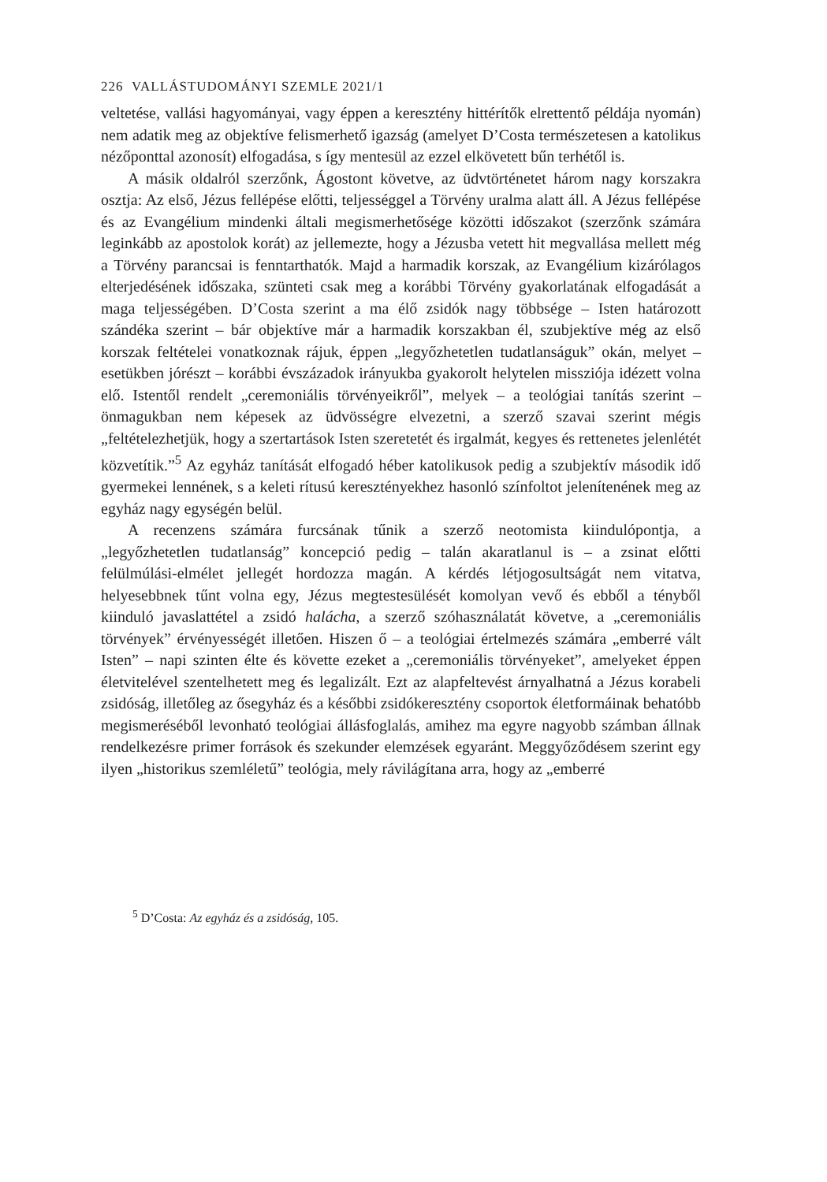226 VALLÁSTUDOMÁNYI SZEMLE 2021/1
veltetése, vallási hagyományai, vagy éppen a keresztény hittérítők elrettentő példája nyomán) nem adatik meg az objektíve felismerhető igazság (amelyet D’Costa természetesen a katolikus nézőponttal azonosít) elfogadása, s így mentesül az ezzel elkövetett bűn terhétől is.
A másik oldalról szerzőnk, Ágostont követve, az üdvtörténetet három nagy korszakra osztja: Az első, Jézus fellépése előtti, teljességgel a Törvény uralma alatt áll. A Jézus fellépése és az Evangélium mindenki általi megismerhetősége közötti időszakot (szerzőnk számára leginkább az apostolok korát) az jellemezte, hogy a Jézusba vetett hit megvallása mellett még a Törvény parancsai is fenntarthatók. Majd a harmadik korszak, az Evangélium kizárólagos elterjedésének időszaka, szünteti csak meg a korábbi Törvény gyakorlatának elfogadását a maga teljességében. D’Costa szerint a ma élő zsidók nagy többsége – Isten határozott szándéka szerint – bár objektíve már a harmadik korszakban él, szubjektíve még az első korszak feltételei vonatkoznak rájuk, éppen „legyőzhetetlen tudatlanságuk” okán, melyet – esetükben jórészt – korábbi évszázadok irányukba gyakorolt helytelen missziója idézett volna elő. Istentől rendelt „ceremoniális törvényeikről”, melyek – a teológiai tanítás szerint – önmagukban nem képesek az üdvösségre elvezetni, a szerző szavai szerint mégis „feltételezhetjük, hogy a szertartások Isten szeretetét és irgalmát, kegyes és rettenetes jelenlétét közvetítik.”<sup>5</sup> Az egyház tanítását elfogadó héber katolikusok pedig a szubjektív második idő gyermekei lennének, s a keleti rítusú keresztényekhez hasonló színfoltot jelenítenének meg az egyház nagy egységén belül.
A recenzens számára furcsának tűnik a szerző neotomista kiindulópontja, a „legyőzhetetlen tudatlanság” koncepció pedig – talán akaratlanul is – a zsinat előtti felülmúlási-elmélet jellegét hordozza magán. A kérdés létjogosultságát nem vitatva, helyesebbnek tűnt volna egy, Jézus megtestesülését komolyan vevő és ebből a tényből kiinduló javaslattétel a zsidó halácha, a szerző szóhasználatát követve, a „ceremoniális törvények” érvényességét illetően. Hiszen ő – a teológiai értelmezés számára „emberré vált Isten” – napi szinten élte és követte ezeket a „ceremoniális törvényeket”, amelyeket éppen életvitelével szentelhetett meg és legalizált. Ezt az alapfeltevést árnyalhatná a Jézus korabeli zsidóság, illetőleg az ősegyház és a későbbi zsidókeresztény csoportok életformáinak behatóbb megismeréséből levonható teológiai állásfoglalás, amihez ma egyre nagyobb számban állnak rendelkezésre primer források és szekunder elemzések egyaránt. Meggyőződésem szerint egy ilyen „historikus szemléletű” teológia, mely rávilágítana arra, hogy az „emberré
<sup>5</sup> D’Costa: Az egyház és a zsidóság, 105.